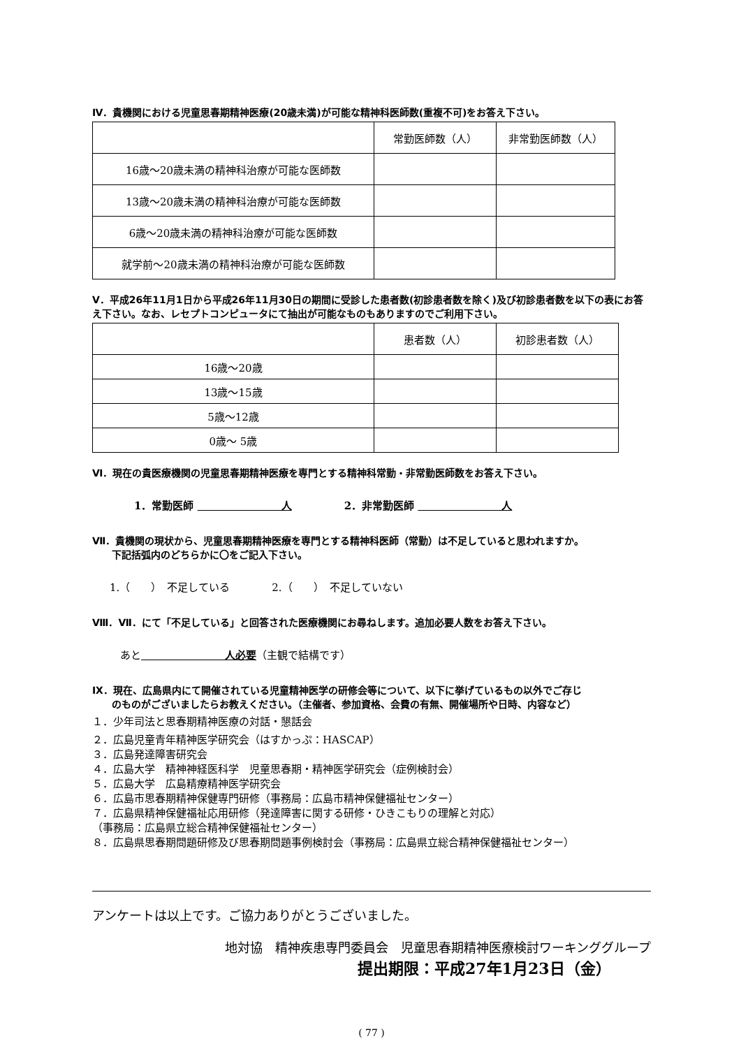Ⅳ．貴機関における児童思春期精神医療(20歳未満)が可能な精神科医師数(重複不可)をお答え下さい。
| | 常勤医師数（人） | 非常勤医師数（人） |
| --- | --- | --- |
| 16歳～20歳未満の精神科治療が可能な医師数 | | |
| 13歳～20歳未満の精神科治療が可能な医師数 | | |
| 6歳～20歳未満の精神科治療が可能な医師数 | | |
| 就学前～20歳未満の精神科治療が可能な医師数 | | |
Ⅴ．平成26年11月1日から平成26年11月30日の期間に受診した患者数(初診患者数を除く)及び初診患者数を以下の表にお答え下さい。なお、レセプトコンピュータにて抽出が可能なものもありますのでご利用下さい。
| | 患者数（人） | 初診患者数（人） |
| --- | --- | --- |
| 16歳～20歳 | | |
| 13歳～15歳 | | |
| 5歳～12歳 | | |
| 0歳～ 5歳 | | |
Ⅵ．現在の貴医療機関の児童思春期精神医療を専門とする精神科常勤・非常勤医師数をお答え下さい。
1．常勤医師 　　　　　　　　人　　　　　2．非常勤医師 　　　　　　　　人
Ⅶ．貴機関の現状から、児童思春期精神医療を専門とする精神科医師（常勤）は不足していると思われますか。
　　下記括弧内のどちらかに〇をご記入下さい。
1.（　　）　不足している　　　　2.（　　）　不足していない
Ⅷ．Ⅶ．にて「不足している」と回答された医療機関にお尋ねします。追加必要人数をお答え下さい。
あと　　　　　　　　人必要（主観で結構です）
Ⅸ．現在、広島県内にて開催されている児童精神医学の研修会等について、以下に挙げているもの以外でご存じ
　　のものがございましたらお教えください。（主催者、参加資格、会費の有無、開催場所や日時、内容など）
１．少年司法と思春期精神医療の対話・懇話会
２．広島児童青年精神医学研究会（はすかっぷ：HASCAP）
３．広島発達障害研究会
４．広島大学　精神神経医科学　児童思春期・精神医学研究会（症例検討会）
５．広島大学　広島精療精神医学研究会
６．広島市思春期精神保健専門研修（事務局：広島市精神保健福祉センター）
７．広島県精神保健福祉応用研修（発達障害に関する研修・ひきこもりの理解と対応）
（事務局：広島県立総合精神保健福祉センター）
８．広島県思春期問題研修及び思春期問題事例検討会（事務局：広島県立総合精神保健福祉センター）
アンケートは以上です。ご協力ありがとうございました。
地対協　精神疾患専門委員会　児童思春期精神医療検討ワーキンググループ
提出期限：平成27年1月23日（金）
( 77 )